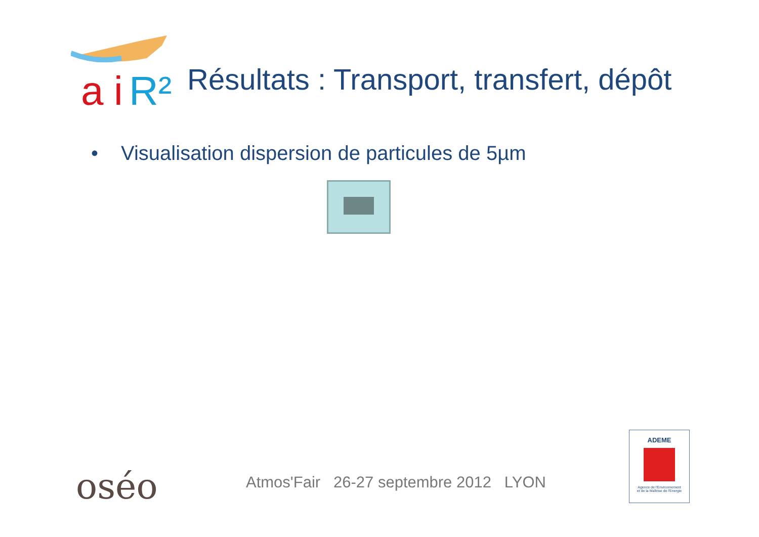a i R²
Résultats : Transport, transfert, dépôt
• Visualisation dispersion de particules de 5µm
oséo
Atmos'Fair 26-27 septembre 2012 LYON
ADEME
Agence de l'Environnement
et de la Maîtrise de l'Energie